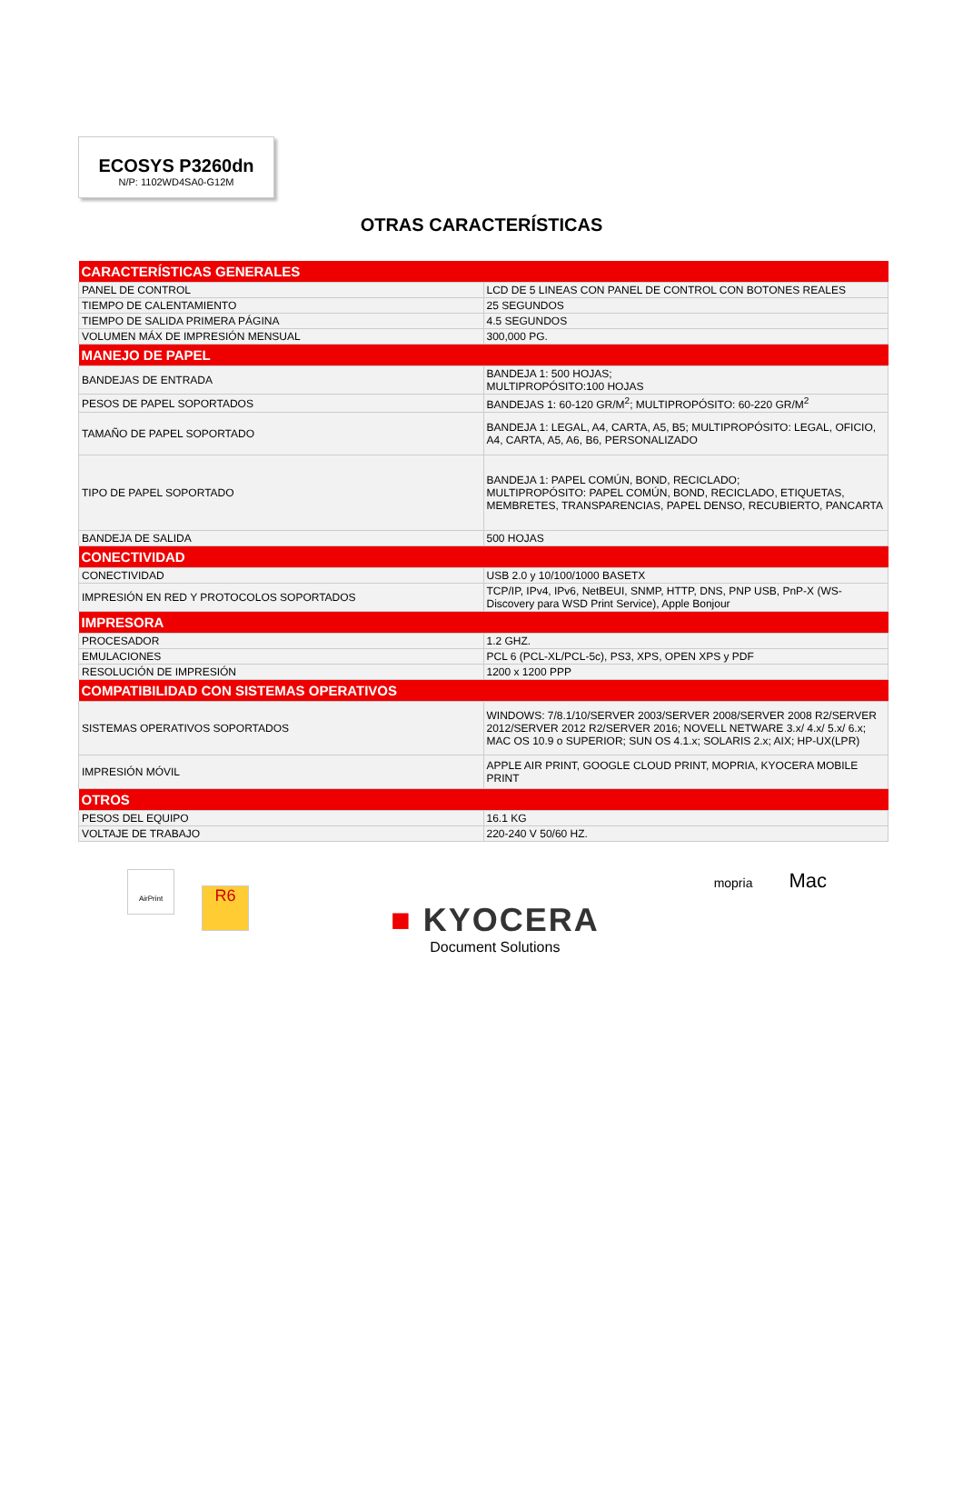ECOSYS P3260dn
N/P: 1102WD4SA0-G12M
OTRAS CARACTERÍSTICAS
| CARACTERÍSTICAS GENERALES | |
| --- | --- |
| PANEL DE CONTROL | LCD DE 5 LINEAS CON PANEL DE CONTROL CON BOTONES REALES |
| TIEMPO DE CALENTAMIENTO | 25 SEGUNDOS |
| TIEMPO DE SALIDA PRIMERA PÁGINA | 4.5 SEGUNDOS |
| VOLUMEN MÁX DE IMPRESIÓN MENSUAL | 300,000 PG. |
| MANEJO DE PAPEL | |
| BANDEJAS DE ENTRADA | BANDEJA 1: 500 HOJAS; MULTIPROPÓSITO:100 HOJAS |
| PESOS DE PAPEL SOPORTADOS | BANDEJAS 1: 60-120 GR/M<sup>2</sup>; MULTIPROPÓSITO: 60-220 GR/M<sup>2</sup> |
| TAMAÑO DE PAPEL SOPORTADO | BANDEJA 1: LEGAL, A4, CARTA, A5, B5; MULTIPROPÓSITO: LEGAL, OFICIO, A4, CARTA, A5, A6, B6, PERSONALIZADO |
| TIPO DE PAPEL SOPORTADO | BANDEJA 1: PAPEL COMÚN, BOND, RECICLADO; MULTIPROPÓSITO: PAPEL COMÚN, BOND, RECICLADO, ETIQUETAS, MEMBRETES, TRANSPARENCIAS, PAPEL DENSO, RECUBIERTO, PANCARTA |
| BANDEJA DE SALIDA | 500 HOJAS |
| CONECTIVIDAD | |
| CONECTIVIDAD | USB 2.0 y 10/100/1000 BASETX |
| IMPRESIÓN EN RED Y PROTOCOLOS SOPORTADOS | TCP/IP, IPv4, IPv6, NetBEUI, SNMP, HTTP, DNS, PNP USB, PnP-X (WS-Discovery para WSD Print Service), Apple Bonjour |
| IMPRESORA | |
| PROCESADOR | 1.2 GHZ. |
| EMULACIONES | PCL 6 (PCL-XL/PCL-5c), PS3, XPS, OPEN XPS y PDF |
| RESOLUCIÓN DE IMPRESIÓN | 1200 x 1200 PPP |
| COMPATIBILIDAD CON SISTEMAS OPERATIVOS | |
| SISTEMAS OPERATIVOS SOPORTADOS | WINDOWS: 7/8.1/10/SERVER 2003/SERVER 2008/SERVER 2008 R2/SERVER 2012/SERVER 2012 R2/SERVER 2016; NOVELL NETWARE 3.x/ 4.x/ 5.x/ 6.x; MAC OS 10.9 o SUPERIOR; SUN OS 4.1.x; SOLARIS 2.x; AIX; HP-UX(LPR) |
| IMPRESIÓN MÓVIL | APPLE AIR PRINT, GOOGLE CLOUD PRINT, MOPRIA, KYOCERA MOBILE PRINT |
| OTROS | |
| PESOS DEL EQUIPO | 16.1 KG |
| VOLTAJE DE TRABAJO | 220-240 V 50/60 HZ. |
AirPrint R6
■ KYOCERA
Document Solutions
mopria Mac